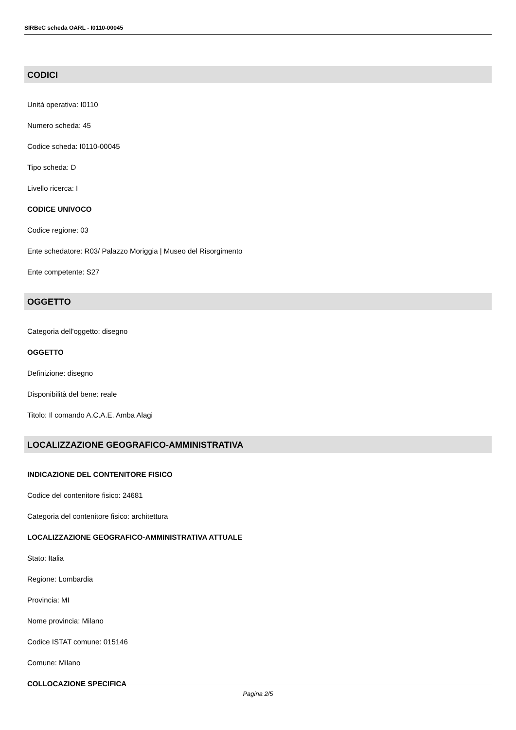SIRBeC scheda OARL - I0110-00045
CODICI
Unità operativa: I0110
Numero scheda: 45
Codice scheda: I0110-00045
Tipo scheda: D
Livello ricerca: I
CODICE UNIVOCO
Codice regione: 03
Ente schedatore: R03/ Palazzo Moriggia | Museo del Risorgimento
Ente competente: S27
OGGETTO
Categoria dell'oggetto: disegno
OGGETTO
Definizione: disegno
Disponibilità del bene: reale
Titolo: Il comando A.C.A.E. Amba Alagi
LOCALIZZAZIONE GEOGRAFICO-AMMINISTRATIVA
INDICAZIONE DEL CONTENITORE FISICO
Codice del contenitore fisico: 24681
Categoria del contenitore fisico: architettura
LOCALIZZAZIONE GEOGRAFICO-AMMINISTRATIVA ATTUALE
Stato: Italia
Regione: Lombardia
Provincia: MI
Nome provincia: Milano
Codice ISTAT comune: 015146
Comune: Milano
COLLOCAZIONE SPECIFICA
Pagina 2/5